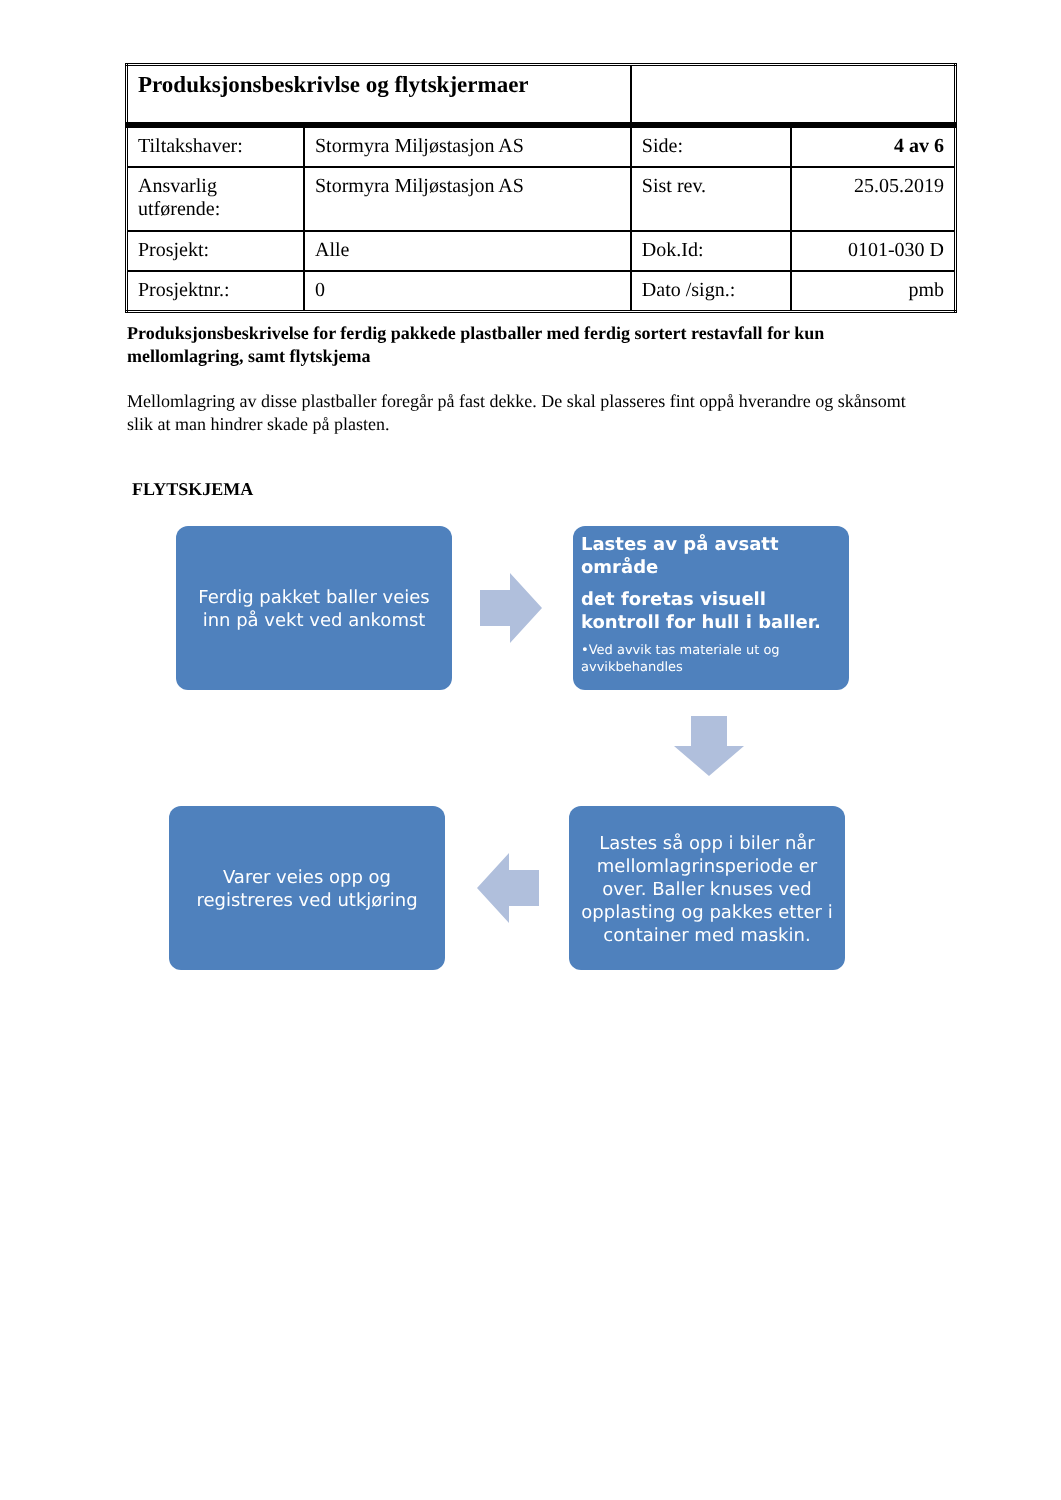| Produksjonsbeskrivlse og flytskjermaer | | | |
| Tiltakshaver: | Stormyra Miljøstasjon AS | Side: | 4 av 6 |
| Ansvarlig utførende: | Stormyra Miljøstasjon AS | Sist rev. | 25.05.2019 |
| Prosjekt: | Alle | Dok.Id: | 0101-030 D |
| Prosjektnr.: | 0 | Dato /sign.: | pmb |
Produksjonsbeskrivelse for ferdig pakkede plastballer med ferdig sortert restavfall for kun mellomlagring, samt flytskjema
Mellomlagring av disse plastballer foregår på fast dekke. De skal plasseres fint oppå hverandre og skånsomt slik at man hindrer skade på plasten.
FLYTSKJEMA
Ferdig pakket baller veies inn på vekt ved ankomst
Lastes av på avsatt område
det foretas visuell kontroll for hull i baller.
•Ved avvik tas materiale ut og avvikbehandles
Lastes så opp i biler når mellomlagrinsperiode er over. Baller knuses ved opplasting og pakkes etter i container med maskin.
Varer veies opp og registreres ved utkjøring